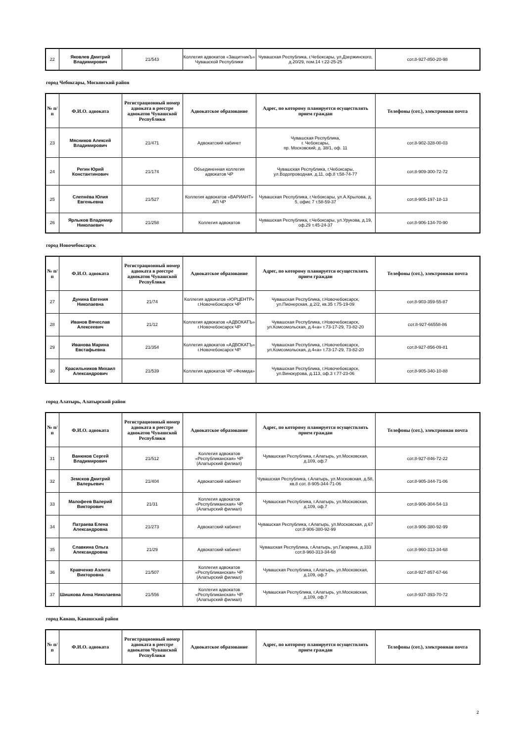| 22 | Яковлев Дмитрий Владимирович | 21/543 | Коллегия адвокатов «ЗащитникЪ» Чувашской Республики | Чувашская Республика, г.Чебоксары, ул.Дзержинского, д.20/29, пом.14 т.22-25-25 | сот.8-927-850-20-98 |
город Чебоксары, Московский район
| № п/п | Ф.И.О. адвоката | Регистрационный номер адвоката в реестре адвокатов Чувашской Республики | Адвокатское образование | Адрес, по которому планируется осуществлять прием граждан | Телефоны (сот.), электронная почта |
| --- | --- | --- | --- | --- | --- |
| 23 | Мясников Алексей Владимирович | 21/471 | Адвокатский кабинет | Чувашская Республика, г. Чебоксары, пр. Московский, д. 38/1, оф. 11 | сот.8-902-328-00-03 |
| 24 | Регин Юрий Константинович | 21/174 | Объединенная коллегия адвокатов ЧР | Чувашская Республика, г.Чебоксары, ул.Водопроводная, д.11, оф.8 т.58-74-77 | сот.8-909-300-72-72 |
| 25 | Слепнёва Юлия Евгеньевна | 21/527 | Коллегия адвокатов «ВАРИАНТ» АП ЧР | Чувашская Республика, г.Чебоксары, ул.А.Крылова, д. 5, офис 7 т.58-59-37 | сот.8-905-197-18-13 |
| 26 | Ярлыков Владимир Николаевич | 21/258 | Коллегия адвокатов | Чувашская Республика, г.Чебоксары, ул.Урукова, д.19, оф.29 т.45-24-37 | сот.8-906-134-70-90 |
город Новочебоксарск
| № п/п | Ф.И.О. адвоката | Регистрационный номер адвоката в реестре адвокатов Чувашской Республики | Адвокатское образование | Адрес, по которому планируется осуществлять прием граждан | Телефоны (сот.), электронная почта |
| --- | --- | --- | --- | --- | --- |
| 27 | Дунина Евгения Николаевна | 21/74 | Коллегия адвокатов «ЮРЦЕНТР» г.Новочебоксарск ЧР | Чувашская Республика, г.Новочебоксарск, ул.Пионерская, д.2/2, кв.35 т.75-19-09 | сот.8-903-359-55-87 |
| 28 | Иванов Вячеслав Алексеевич | 21/12 | Коллегия адвокатов «АДВОКАТЪ» г.Новочебоксарск ЧР | Чувашская Республика, г.Новочебоксарск, ул.Комсомольская, д.4«а» т.73-17-29, 73-82-20 | сот.8-927-66558-86 |
| 29 | Иванова Марина Евстафьевна | 21/354 | Коллегия адвокатов «АДВОКАТЪ» г.Новочебоксарск ЧР | Чувашская Республика, г.Новочебоксарск, ул.Комсомольская, д.4«а» т.73-17-29, 73-82-20 | сот.8-927-856-09-81 |
| 30 | Красильников Михаил Александрович | 21/539 | Коллегия адвокатов ЧР «Фемида» | Чувашская Республика, г.Новочебоксарск, ул.Винокурова, д.113, оф.3 т.77-23-06 | сот.8-905-340-10-88 |
город Алатырь, Алатырский район
| № п/п | Ф.И.О. адвоката | Регистрационный номер адвоката в реестре адвокатов Чувашской Республики | Адвокатское образование | Адрес, по которому планируется осуществлять прием граждан | Телефоны (сот.), электронная почта |
| --- | --- | --- | --- | --- | --- |
| 31 | Ванюков Сергей Владимирович | 21/512 | Коллегия адвокатов «Республиканская» ЧР (Алатырский филиал) | Чувашская Республика, г.Алатырь, ул.Московская, д.109, оф.7 | сот.8-927-846-72-22 |
| 32 | Земсков Дмитрий Валерьевич | 21/404 | Адвокатский кабинет | Чувашская Республика, г.Алатырь, ул.Московская, д.58, кв.8 сот. 8-905-344-71-06 | сот.8-905-344-71-06 |
| 33 | Малофеев Валерий Викторович | 21/31 | Коллегия адвокатов «Республиканская» ЧР (Алатырский филиал) | Чувашская Республика, г.Алатырь, ул.Московская, д.109, оф.7 | сот.8-906-304-54-13 |
| 34 | Патраева Елена Александровна | 21/273 | Адвокатский кабинет | Чувашская Республика, г.Алатырь, ул.Московская, д.67 сот.8-906-380-92-99 | сот.8-906-380-92-99 |
| 35 | Славкина Ольга Александровна | 21/29 | Адвокатский кабинет | Чувашская Республика, г.Алатырь, ул.Гагарина, д.333 сот.8-960-313-34-68 | сот.8-960-313-34-68 |
| 36 | Кравченко Аэлита Викторовна | 21/507 | Коллегия адвокатов «Республиканская» ЧР (Алатырский филиал) | Чувашская Республика, г.Алатырь, ул.Московская, д.109, оф.7 | сот.8-927-857-67-66 |
| 37 | Шишкова Анна Николаевна | 21/556 | Коллегия адвокатов «Республиканская» ЧР (Алатырский филиал) | Чувашская Республика, г.Алатырь, ул.Московская, д.109, оф.7 | сот.8-937-393-70-72 |
город Канаш, Канашский район
| № п/п | Ф.И.О. адвоката | Регистрационный номер адвоката в реестре адвокатов Чувашской Республики | Адвокатское образование | Адрес, по которому планируется осуществлять прием граждан | Телефоны (сот.), электронная почта |
| --- | --- | --- | --- | --- | --- |
2